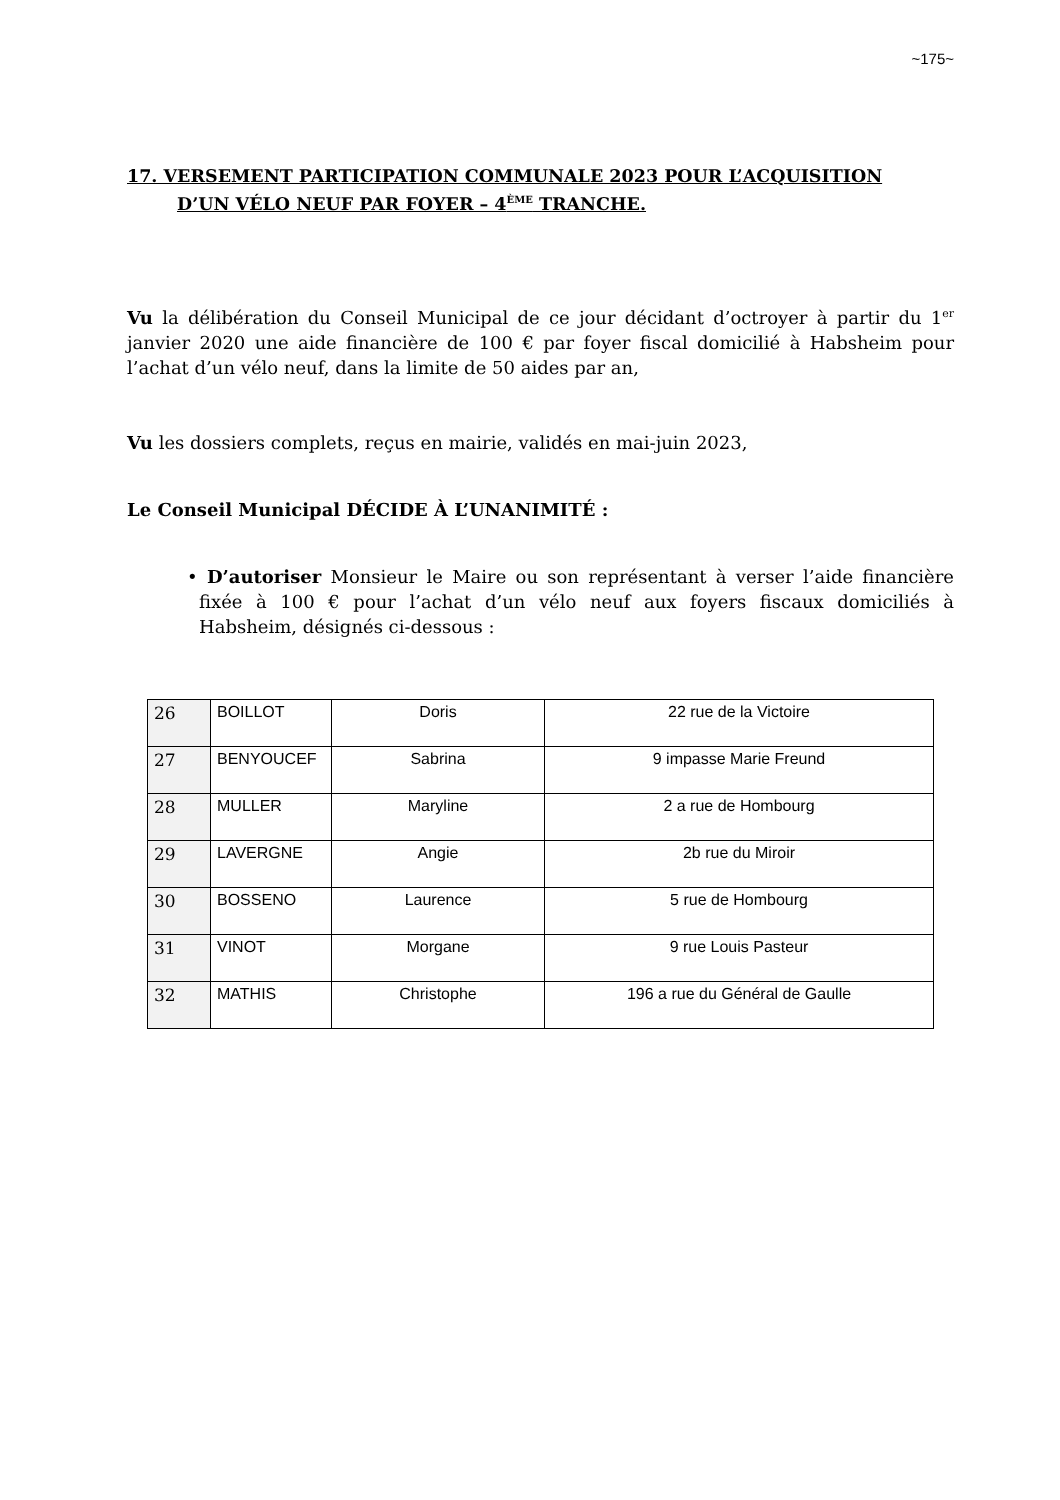~175~
17. VERSEMENT PARTICIPATION COMMUNALE 2023 POUR L’ACQUISITION
D’UN VÉLO NEUF PAR FOYER – 4<sup>ÈME</sup> TRANCHE.
Vu la délibération du Conseil Municipal de ce jour décidant d’octroyer à partir du 1<sup>er</sup> janvier 2020 une aide financière de 100 € par foyer fiscal domicilié à Habsheim pour l’achat d’un vélo neuf, dans la limite de 50 aides par an,
Vu les dossiers complets, reçus en mairie, validés en mai-juin 2023,
Le Conseil Municipal DÉCIDE À L’UNANIMITÉ :
• D’autoriser Monsieur le Maire ou son représentant à verser l’aide financière fixée à 100 € pour l’achat d’un vélo neuf aux foyers fiscaux domiciliés à Habsheim, désignés ci-dessous :
| 26 | BOILLOT | Doris | 22 rue de la Victoire |
| 27 | BENYOUCEF | Sabrina | 9 impasse Marie Freund |
| 28 | MULLER | Maryline | 2 a rue de Hombourg |
| 29 | LAVERGNE | Angie | 2b rue du Miroir |
| 30 | BOSSENO | Laurence | 5 rue de Hombourg |
| 31 | VINOT | Morgane | 9 rue Louis Pasteur |
| 32 | MATHIS | Christophe | 196 a rue du Général de Gaulle |